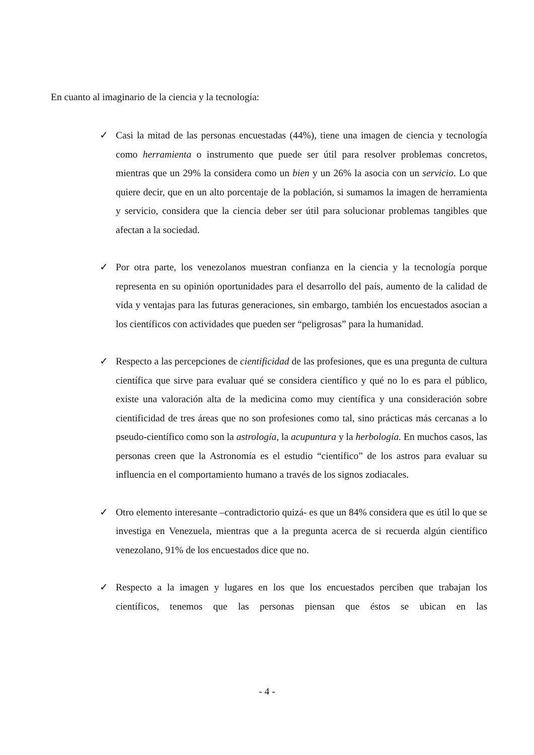En cuanto al imaginario de la ciencia y la tecnología:
✓ Casi la mitad de las personas encuestadas (44%), tiene una imagen de ciencia y tecnología como herramienta o instrumento que puede ser útil para resolver problemas concretos, mientras que un 29% la considera como un bien y un 26% la asocia con un servicio. Lo que quiere decir, que en un alto porcentaje de la población, si sumamos la imagen de herramienta y servicio, considera que la ciencia deber ser útil para solucionar problemas tangibles que afectan a la sociedad.
✓ Por otra parte, los venezolanos muestran confianza en la ciencia y la tecnología porque representa en su opinión oportunidades para el desarrollo del país, aumento de la calidad de vida y ventajas para las futuras generaciones, sin embargo, también los encuestados asocian a los científicos con actividades que pueden ser “peligrosas” para la humanidad.
✓ Respecto a las percepciones de cientificidad de las profesiones, que es una pregunta de cultura científica que sirve para evaluar qué se considera científico y qué no lo es para el público, existe una valoración alta de la medicina como muy científica y una consideración sobre cientificidad de tres áreas que no son profesiones como tal, sino prácticas más cercanas a lo pseudo-científico como son la astrología, la acupuntura y la herbología. En muchos casos, las personas creen que la Astronomía es el estudio “científico” de los astros para evaluar su influencia en el comportamiento humano a través de los signos zodiacales.
✓ Otro elemento interesante –contradictorio quizá- es que un 84% considera que es útil lo que se investiga en Venezuela, mientras que a la pregunta acerca de si recuerda algún científico venezolano, 91% de los encuestados dice que no.
✓ Respecto a la imagen y lugares en los que los encuestados perciben que trabajan los científicos, tenemos que las personas piensan que éstos se ubican en las
- 4 -